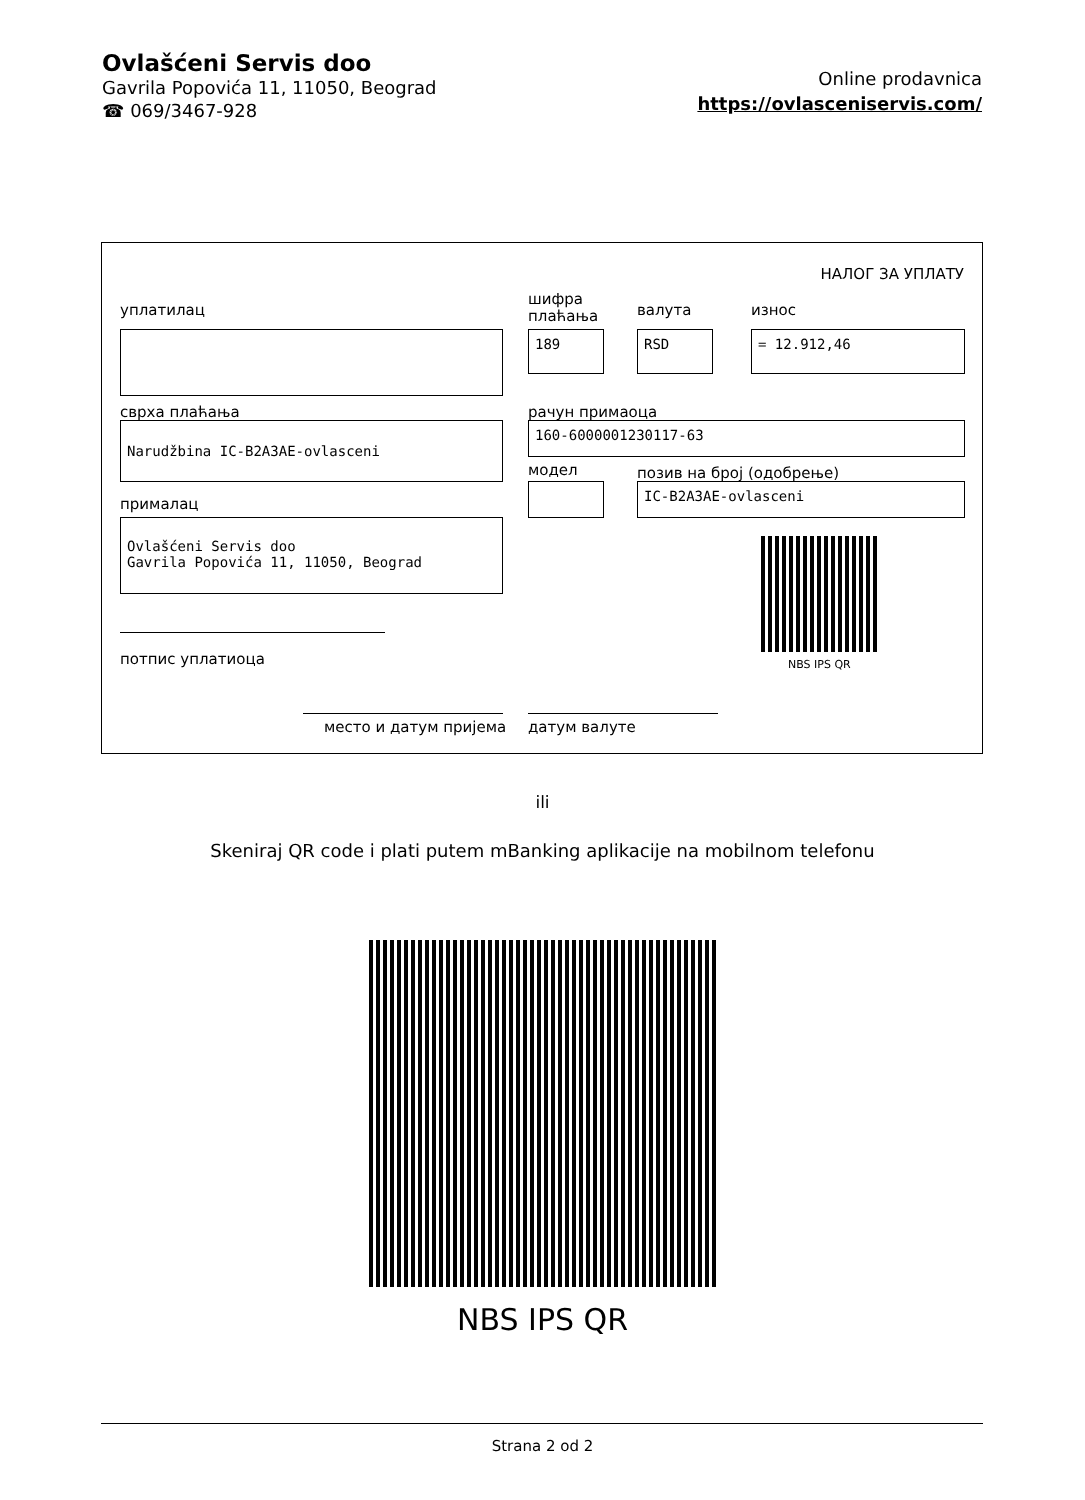Ovlašćeni Servis doo
Gavrila Popovića 11, 11050, Beograd
☎ 069/3467-928
Online prodavnica
https://ovlasceniservis.com/
НАЛОГ ЗА УПЛАТУ
уплатилац
шифра
плаћања
валута износ
189 RSD = 12.912,46
сврха плаћања рачун примаоца
Narudžbina IC-B2A3AE-ovlasceni 160-6000001230117-63
модел позив на број (одобрење)
IC-B2A3AE-ovlasceni
прималац
Ovlašćeni Servis doo
Gavrila Popovića 11, 11050, Beograd
NBS IPS QR
потпис уплатиоца
место и датум пријема датум валуте
ili
Skeniraj QR code i plati putem mBanking aplikacije na mobilnom telefonu
NBS IPS QR
Strana 2 od 2